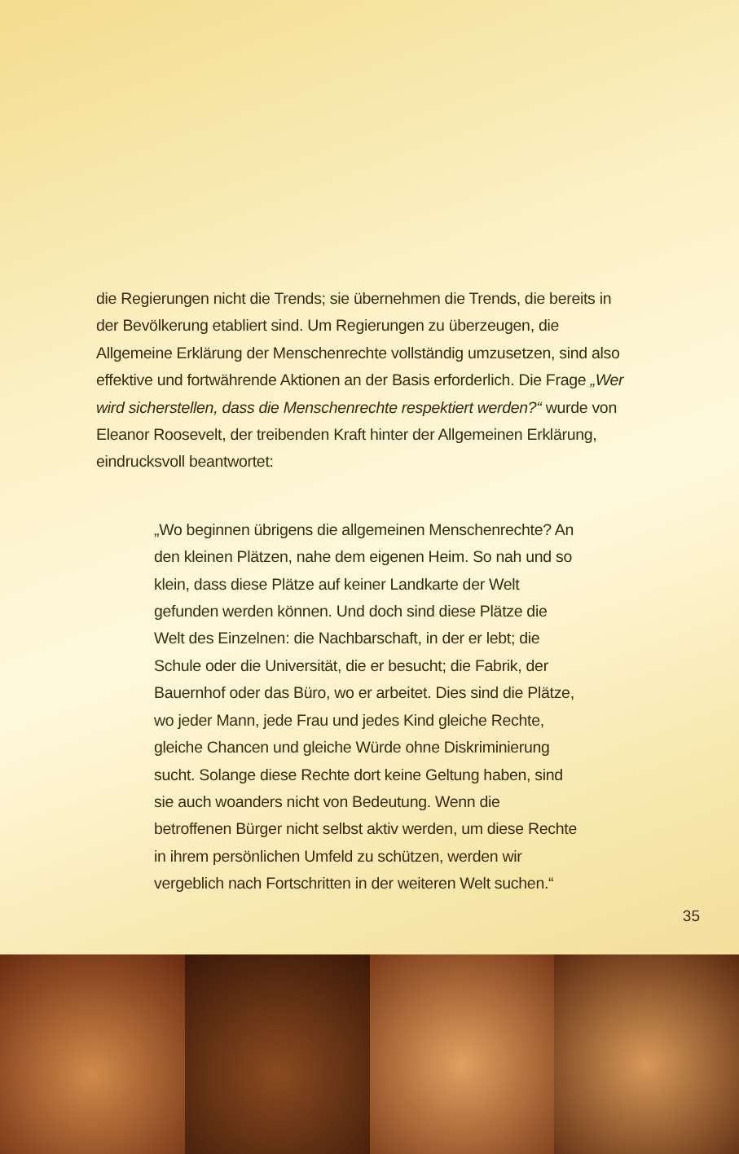die Regierungen nicht die Trends; sie übernehmen die Trends, die bereits in der Bevölkerung etabliert sind. Um Regierungen zu überzeugen, die Allgemeine Erklärung der Menschenrechte vollständig umzusetzen, sind also effektive und fortwährende Aktionen an der Basis erforderlich. Die Frage „Wer wird sicherstellen, dass die Menschenrechte respektiert werden?“ wurde von Eleanor Roosevelt, der treibenden Kraft hinter der Allgemeinen Erklärung, eindrucksvoll beantwortet:
„Wo beginnen übrigens die allgemeinen Menschenrechte? An den kleinen Plätzen, nahe dem eigenen Heim. So nah und so klein, dass diese Plätze auf keiner Landkarte der Welt gefunden werden können. Und doch sind diese Plätze die Welt des Einzelnen: die Nachbarschaft, in der er lebt; die Schule oder die Universität, die er besucht; die Fabrik, der Bauernhof oder das Büro, wo er arbeitet. Dies sind die Plätze, wo jeder Mann, jede Frau und jedes Kind gleiche Rechte, gleiche Chancen und gleiche Würde ohne Diskriminierung sucht. Solange diese Rechte dort keine Geltung haben, sind sie auch woanders nicht von Bedeutung. Wenn die betroffenen Bürger nicht selbst aktiv werden, um diese Rechte in ihrem persönlichen Umfeld zu schützen, werden wir vergeblich nach Fortschritten in der weiteren Welt suchen.“
35